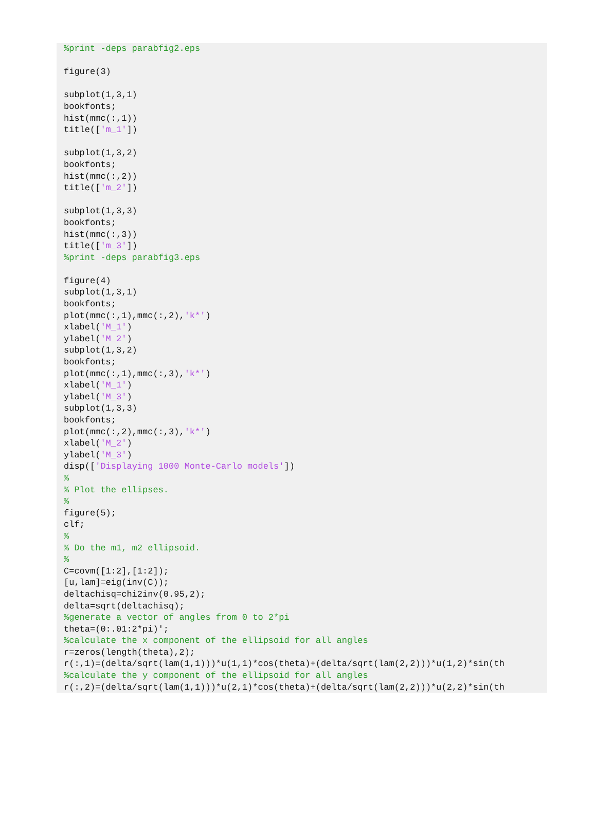%print -deps parabfig2.eps

figure(3)

subplot(1,3,1)
bookfonts;
hist(mmc(:,1))
title(['m_1'])

subplot(1,3,2)
bookfonts;
hist(mmc(:,2))
title(['m_2'])

subplot(1,3,3)
bookfonts;
hist(mmc(:,3))
title(['m_3'])
%print -deps parabfig3.eps

figure(4)
subplot(1,3,1)
bookfonts;
plot(mmc(:,1),mmc(:,2),'k*')
xlabel('M_1')
ylabel('M_2')
subplot(1,3,2)
bookfonts;
plot(mmc(:,1),mmc(:,3),'k*')
xlabel('M_1')
ylabel('M_3')
subplot(1,3,3)
bookfonts;
plot(mmc(:,2),mmc(:,3),'k*')
xlabel('M_2')
ylabel('M_3')
disp(['Displaying 1000 Monte-Carlo models'])
%
% Plot the ellipses.
%
figure(5);
clf;
%
% Do the m1, m2 ellipsoid.
%
C=covm([1:2],[1:2]);
[u,lam]=eig(inv(C));
deltachisq=chi2inv(0.95,2);
delta=sqrt(deltachisq);
%generate a vector of angles from 0 to 2*pi
theta=(0:.01:2*pi)';
%calculate the x component of the ellipsoid for all angles
r=zeros(length(theta),2);
r(:,1)=(delta/sqrt(lam(1,1)))*u(1,1)*cos(theta)+(delta/sqrt(lam(2,2)))*u(1,2)*sin(th
%calculate the y component of the ellipsoid for all angles
r(:,2)=(delta/sqrt(lam(1,1)))*u(2,1)*cos(theta)+(delta/sqrt(lam(2,2)))*u(2,2)*sin(th